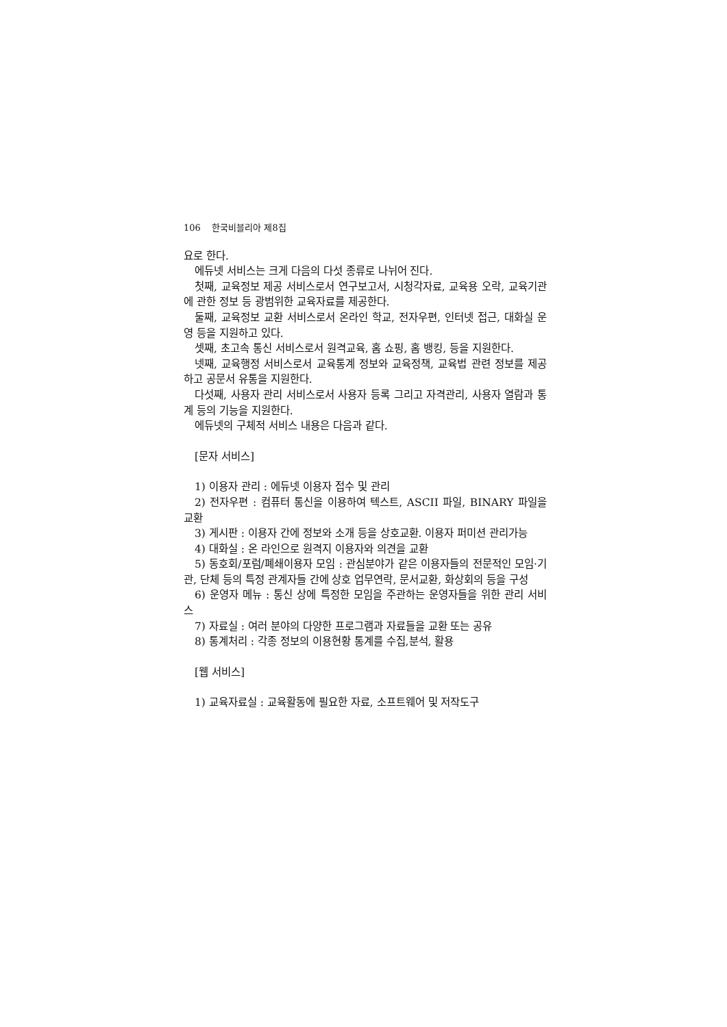106 한국비블리아 제8집
요로 한다.
에듀넷 서비스는 크게 다음의 다섯 종류로 나뉘어 진다.
첫째, 교육정보 제공 서비스로서 연구보고서, 시청각자료, 교육용 오락, 교육기관에 관한 정보 등 광범위한 교육자료를 제공한다.
둘째, 교육정보 교환 서비스로서 온라인 학교, 전자우편, 인터넷 접근, 대화실 운영 등을 지원하고 있다.
셋째, 초고속 통신 서비스로서 원격교육, 홈 쇼핑, 홈 뱅킹, 등을 지원한다.
넷째, 교육행정 서비스로서 교육통계 정보와 교육정책, 교육법 관련 정보를 제공하고 공문서 유통을 지원한다.
다섯째, 사용자 관리 서비스로서 사용자 등록 그리고 자격관리, 사용자 열람과 통계 등의 기능을 지원한다.
에듀넷의 구체적 서비스 내용은 다음과 같다.
[문자 서비스]
1) 이용자 관리 : 에듀넷 이용자 접수 및 관리
2) 전자우편 : 컴퓨터 통신을 이용하여 텍스트, ASCII 파일, BINARY 파일을 교환
3) 게시판 : 이용자 간에 정보와 소개 등을 상호교환. 이용자 퍼미션 관리가능
4) 대화실 : 온 라인으로 원격지 이용자와 의견을 교환
5) 동호회/포럼/폐쇄이용자 모임 : 관심분야가 같은 이용자들의 전문적인 모임·기관, 단체 등의 특정 관계자들 간에 상호 업무연락, 문서교환, 화상회의 등을 구성
6) 운영자 메뉴 : 통신 상에 특정한 모임을 주관하는 운영자들을 위한 관리 서비스
7) 자료실 : 여러 분야의 다양한 프로그램과 자료들을 교환 또는 공유
8) 통계처리 : 각종 정보의 이용현황 통계를 수집,분석, 활용
[웹 서비스]
1) 교육자료실 : 교육활동에 필요한 자료, 소프트웨어 및 저작도구